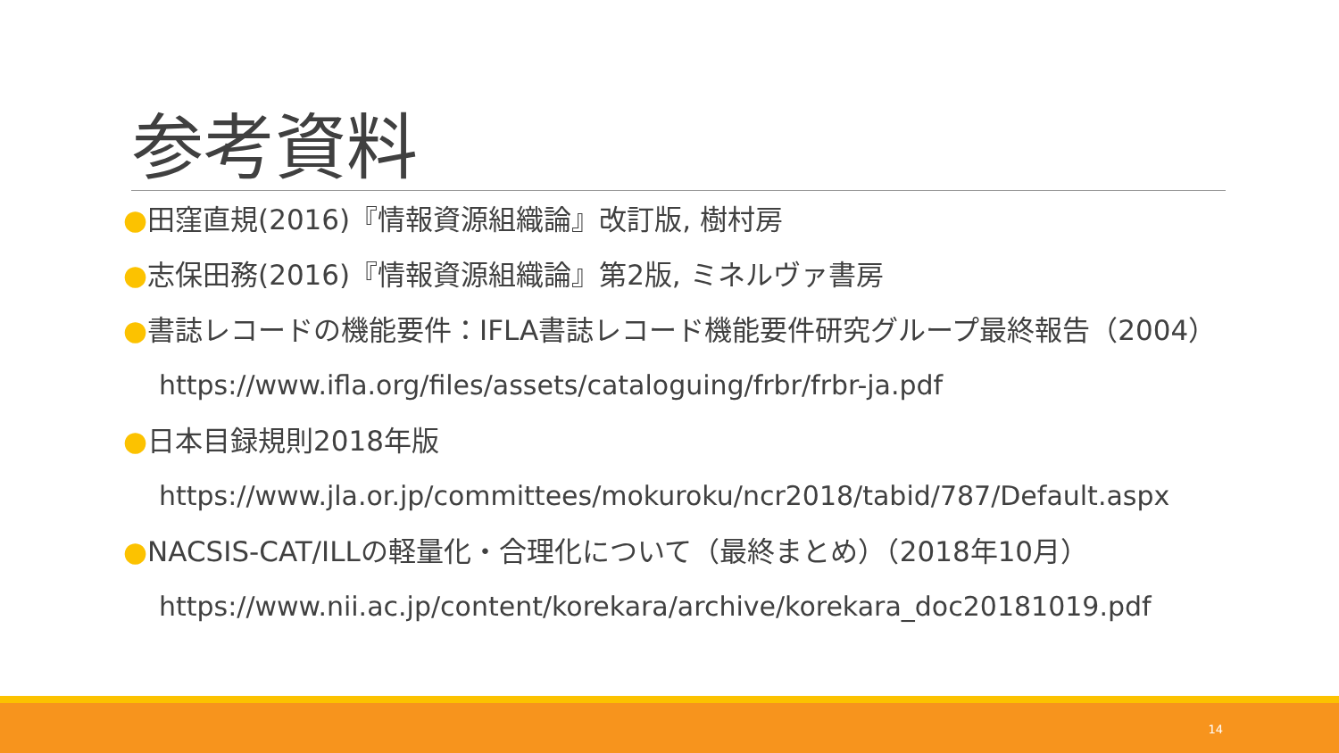参考資料
●田窪直規(2016)『情報資源組織論』改訂版, 樹村房
●志保田務(2016)『情報資源組織論』第2版, ミネルヴァ書房
●書誌レコードの機能要件：IFLA書誌レコード機能要件研究グループ最終報告（2004）
https://www.ifla.org/files/assets/cataloguing/frbr/frbr-ja.pdf
●日本目録規則2018年版
https://www.jla.or.jp/committees/mokuroku/ncr2018/tabid/787/Default.aspx
●NACSIS-CAT/ILLの軽量化・合理化について（最終まとめ）（2018年10月）
https://www.nii.ac.jp/content/korekara/archive/korekara_doc20181019.pdf
14